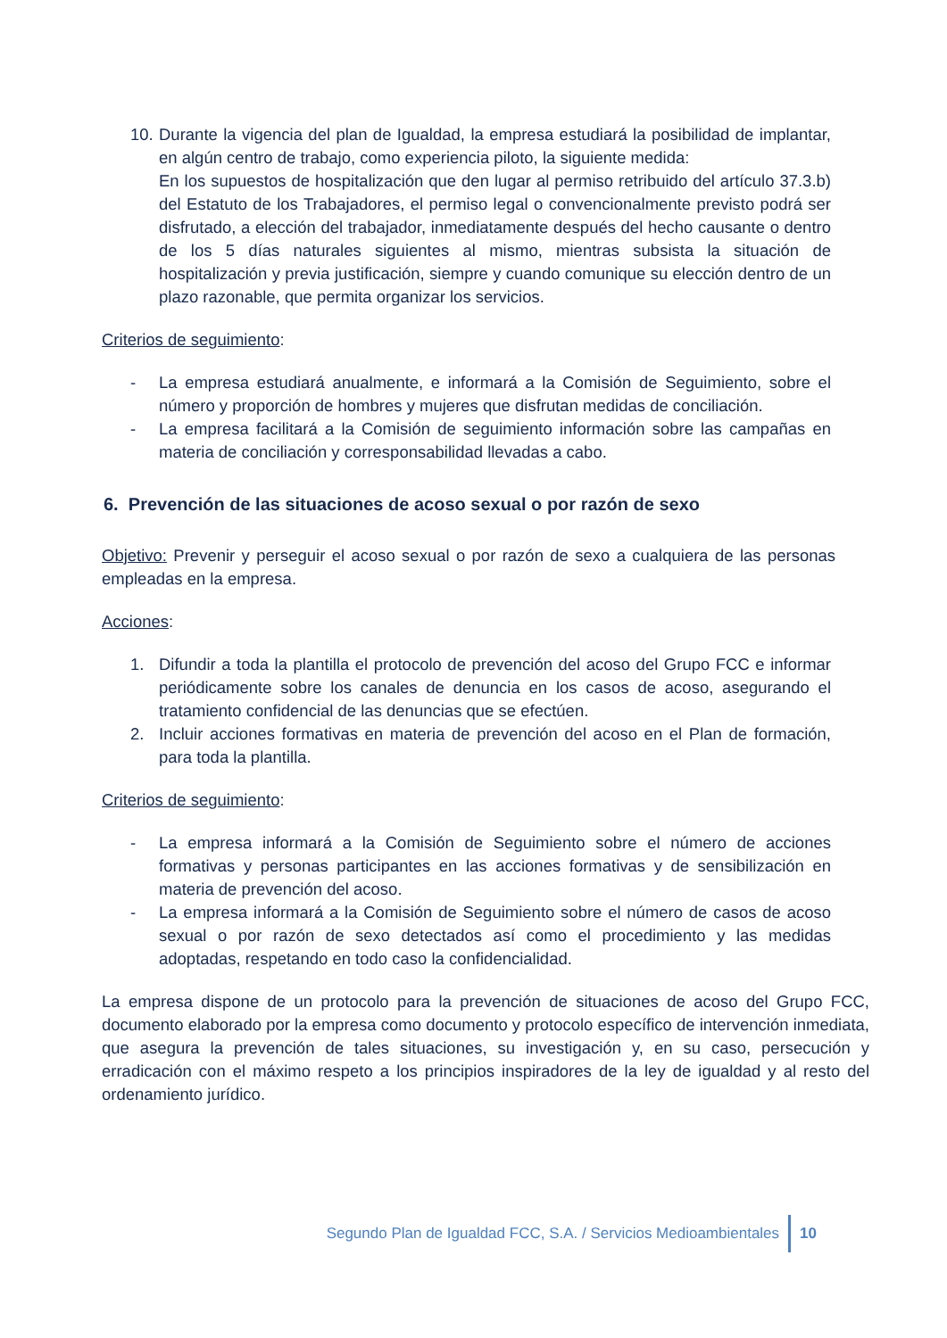10. Durante la vigencia del plan de Igualdad, la empresa estudiará la posibilidad de implantar, en algún centro de trabajo, como experiencia piloto, la siguiente medida:
En los supuestos de hospitalización que den lugar al permiso retribuido del artículo 37.3.b) del Estatuto de los Trabajadores, el permiso legal o convencionalmente previsto podrá ser disfrutado, a elección del trabajador, inmediatamente después del hecho causante o dentro de los 5 días naturales siguientes al mismo, mientras subsista la situación de hospitalización y previa justificación, siempre y cuando comunique su elección dentro de un plazo razonable, que permita organizar los servicios.
Criterios de seguimiento:
- La empresa estudiará anualmente, e informará a la Comisión de Seguimiento, sobre el número y proporción de hombres y mujeres que disfrutan medidas de conciliación.
- La empresa facilitará a la Comisión de seguimiento información sobre las campañas en materia de conciliación y corresponsabilidad llevadas a cabo.
6. Prevención de las situaciones de acoso sexual o por razón de sexo
Objetivo: Prevenir y perseguir el acoso sexual o por razón de sexo a cualquiera de las personas empleadas en la empresa.
Acciones:
1. Difundir a toda la plantilla el protocolo de prevención del acoso del Grupo FCC e informar periódicamente sobre los canales de denuncia en los casos de acoso, asegurando el tratamiento confidencial de las denuncias que se efectúen.
2. Incluir acciones formativas en materia de prevención del acoso en el Plan de formación, para toda la plantilla.
Criterios de seguimiento:
- La empresa informará a la Comisión de Seguimiento sobre el número de acciones formativas y personas participantes en las acciones formativas y de sensibilización en materia de prevención del acoso.
- La empresa informará a la Comisión de Seguimiento sobre el número de casos de acoso sexual o por razón de sexo detectados así como el procedimiento y las medidas adoptadas, respetando en todo caso la confidencialidad.
La empresa dispone de un protocolo para la prevención de situaciones de acoso del Grupo FCC, documento elaborado por la empresa como documento y protocolo específico de intervención inmediata, que asegura la prevención de tales situaciones, su investigación y, en su caso, persecución y erradicación con el máximo respeto a los principios inspiradores de la ley de igualdad y al resto del ordenamiento jurídico.
Segundo Plan de Igualdad FCC, S.A. / Servicios Medioambientales 10